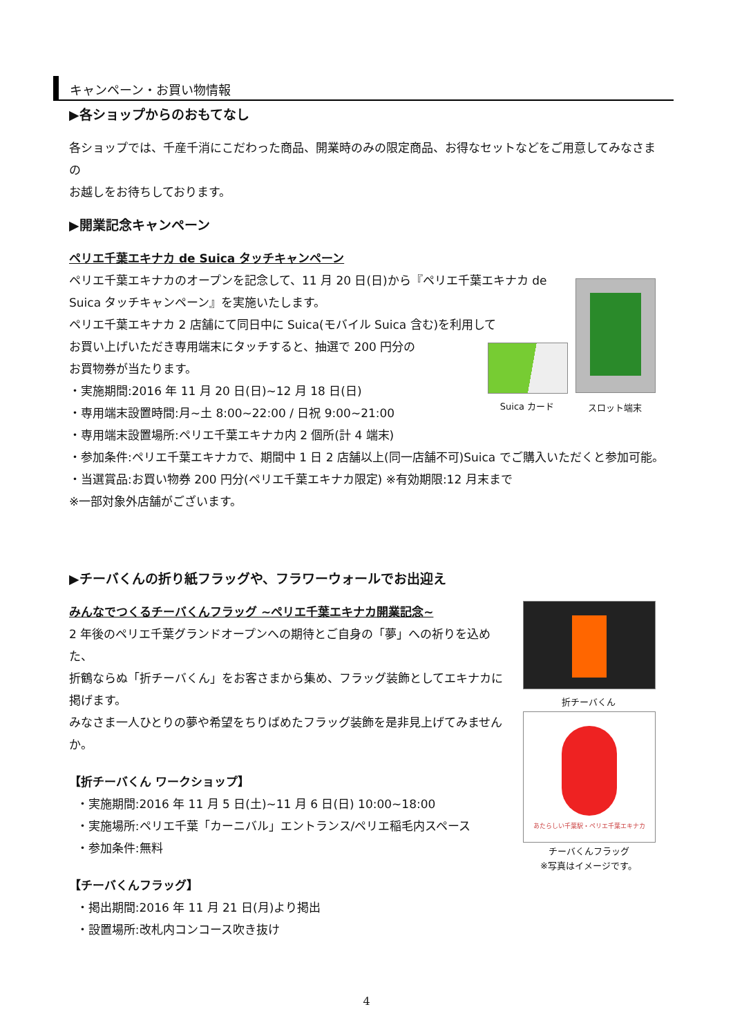キャンペーン・お買い物情報
▶各ショップからのおもてなし
各ショップでは、千産千消にこだわった商品、開業時のみの限定商品、お得なセットなどをご用意してみなさまの
お越しをお待ちしております。
▶開業記念キャンペーン
ペリエ千葉エキナカ de Suica タッチキャンペーン
ペリエ千葉エキナカのオープンを記念して、11 月 20 日(日)から『ペリエ千葉エキナカ de Suica タッチキャンペーン』を実施いたします。
ペリエ千葉エキナカ 2 店舗にて同日中に Suica(モバイル Suica 含む)を利用して
お買い上げいただき専用端末にタッチすると、抽選で 200 円分の
お買物券が当たります。
・実施期間:2016 年 11 月 20 日(日)~12 月 18 日(日)
・専用端末設置時間:月~土 8:00~22:00 / 日祝 9:00~21:00
・専用端末設置場所:ペリエ千葉エキナカ内 2 個所(計 4 端末)
・参加条件:ペリエ千葉エキナカで、期間中 1 日 2 店舗以上(同一店舗不可)Suica でご購入いただくと参加可能。
・当選賞品:お買い物券 200 円分(ペリエ千葉エキナカ限定) ※有効期限:12 月末まで
※一部対象外店舗がございます。
Suica カード スロット端末
▶チーバくんの折り紙フラッグや、フラワーウォールでお出迎え
みんなでつくるチーバくんフラッグ ~ペリエ千葉エキナカ開業記念~
2 年後のペリエ千葉グランドオープンへの期待とご自身の「夢」への祈りを込めた、
折鶴ならぬ「折チーバくん」をお客さまから集め、フラッグ装飾としてエキナカに掲げます。
みなさま一人ひとりの夢や希望をちりばめたフラッグ装飾を是非見上げてみませんか。
【折チーバくん ワークショップ】
・実施期間:2016 年 11 月 5 日(土)~11 月 6 日(日) 10:00~18:00
・実施場所:ペリエ千葉「カーニバル」エントランス/ペリエ稲毛内スペース
・参加条件:無料
【チーバくんフラッグ】
・掲出期間:2016 年 11 月 21 日(月)より掲出
・設置場所:改札内コンコース吹き抜け
折チーバくん
あたらしい千葉駅・ペリエ千葉エキナカ
チーバくんフラッグ
※写真はイメージです。
4